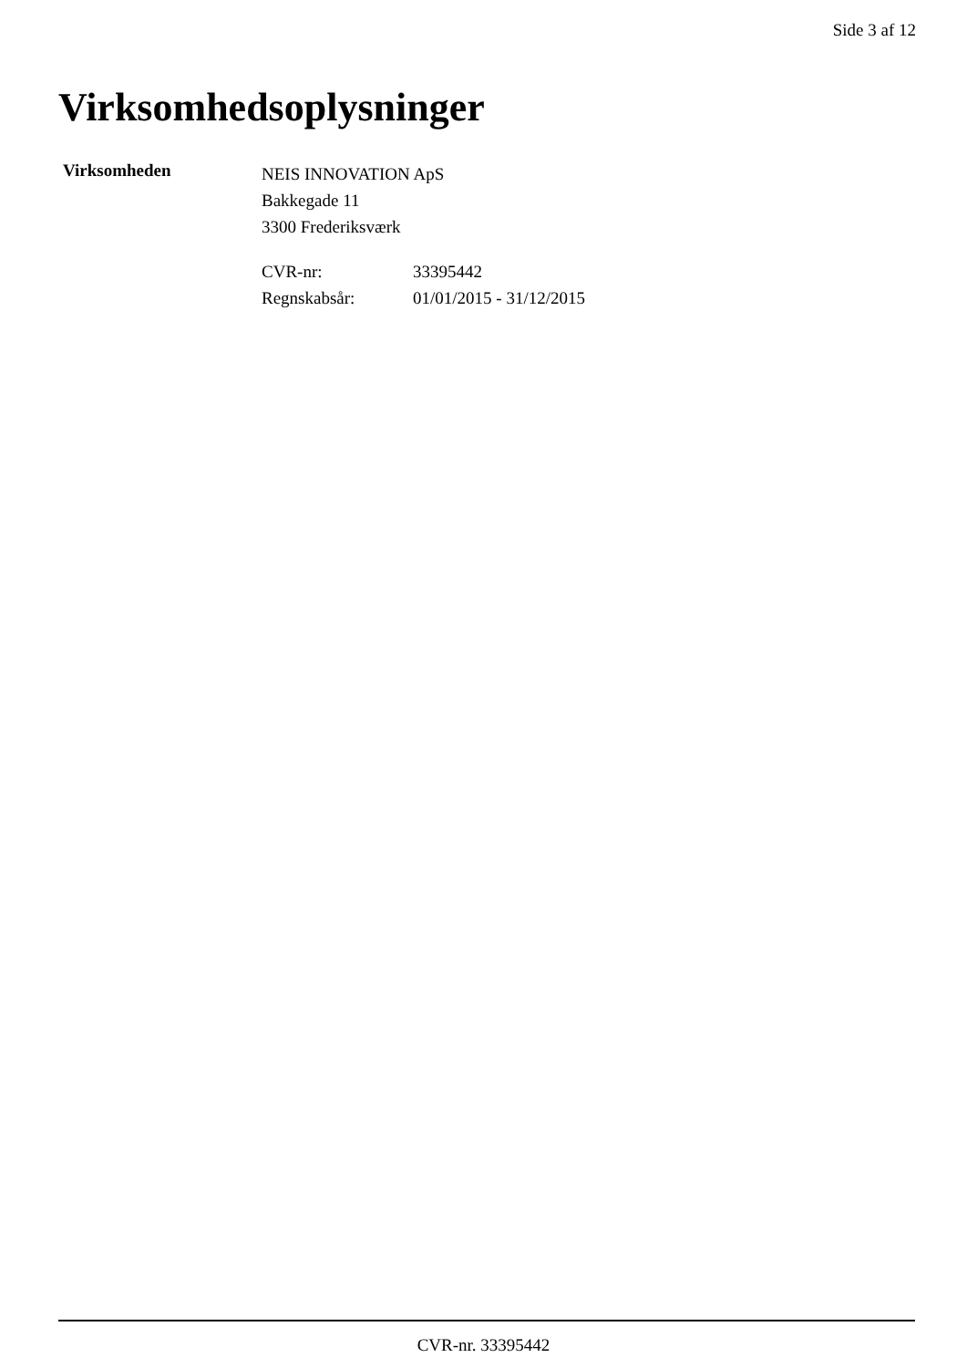Side 3 af 12
Virksomhedsoplysninger
Virksomheden
NEIS INNOVATION ApS
Bakkegade 11
3300 Frederiksværk
CVR-nr: 33395442
Regnskabsår: 01/01/2015 - 31/12/2015
CVR-nr. 33395442